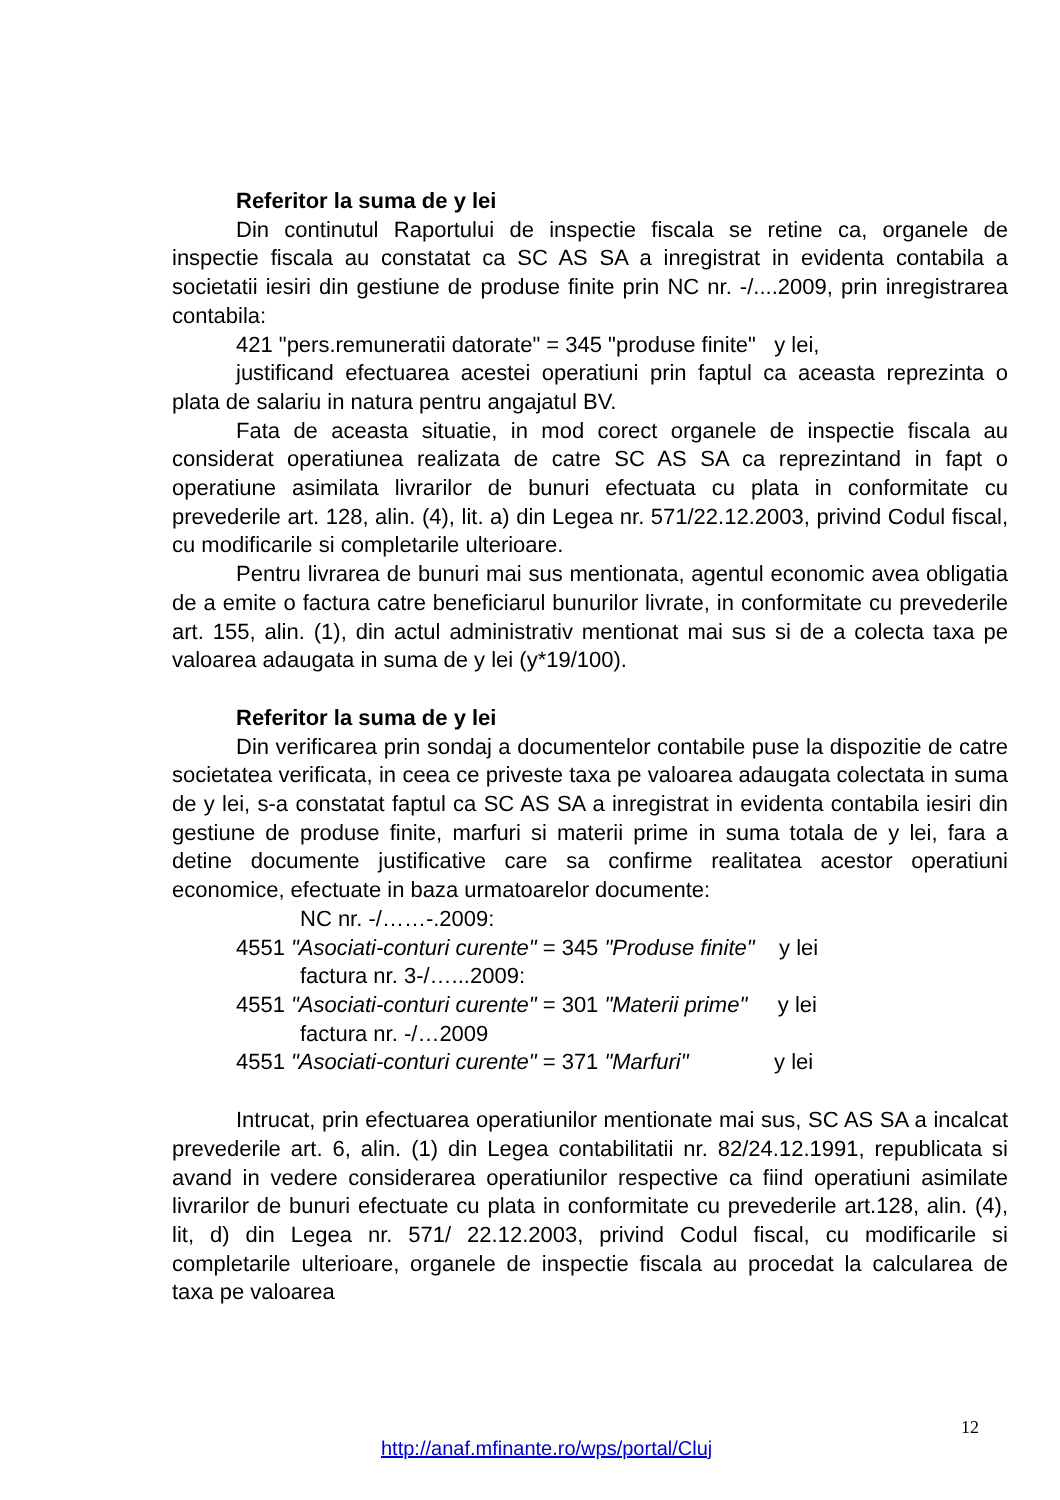Referitor la suma de y lei
Din continutul Raportului de inspectie fiscala se retine ca, organele de inspectie fiscala au constatat ca SC AS SA a inregistrat in evidenta contabila a societatii iesiri din gestiune de produse finite prin NC nr. -/....2009, prin inregistrarea contabila:
421 "pers.remuneratii datorate" = 345 "produse finite" y lei,
justificand efectuarea acestei operatiuni prin faptul ca aceasta reprezinta o plata de salariu in natura pentru angajatul BV.
Fata de aceasta situatie, in mod corect organele de inspectie fiscala au considerat operatiunea realizata de catre SC AS SA ca reprezintand in fapt o operatiune asimilata livrarilor de bunuri efectuata cu plata in conformitate cu prevederile art. 128, alin. (4), lit. a) din Legea nr. 571/22.12.2003, privind Codul fiscal, cu modificarile si completarile ulterioare.
Pentru livrarea de bunuri mai sus mentionata, agentul economic avea obligatia de a emite o factura catre beneficiarul bunurilor livrate, in conformitate cu prevederile art. 155, alin. (1), din actul administrativ mentionat mai sus si de a colecta taxa pe valoarea adaugata in suma de y lei (y*19/100).
Referitor la suma de y lei
Din verificarea prin sondaj a documentelor contabile puse la dispozitie de catre societatea verificata, in ceea ce priveste taxa pe valoarea adaugata colectata in suma de y lei, s-a constatat faptul ca SC AS SA a inregistrat in evidenta contabila iesiri din gestiune de produse finite, marfuri si materii prime in suma totala de y lei, fara a detine documente justificative care sa confirme realitatea acestor operatiuni economice, efectuate in baza urmatoarelor documente:
NC nr. -/……-.2009:
4551 "Asociati-conturi curente" = 345 "Produse finite" y lei
factura nr. 3-/…...2009:
4551 "Asociati-conturi curente" = 301 "Materii prime" y lei
factura nr. -/…2009
4551 "Asociati-conturi curente" = 371 "Marfuri" y lei
Intrucat, prin efectuarea operatiunilor mentionate mai sus, SC AS SA a incalcat prevederile art. 6, alin. (1) din Legea contabilitatii nr. 82/24.12.1991, republicata si avand in vedere considerarea operatiunilor respective ca fiind operatiuni asimilate livrarilor de bunuri efectuate cu plata in conformitate cu prevederile art.128, alin. (4), lit, d) din Legea nr. 571/ 22.12.2003, privind Codul fiscal, cu modificarile si completarile ulterioare, organele de inspectie fiscala au procedat la calcularea de taxa pe valoarea
12
http://anaf.mfinante.ro/wps/portal/Cluj